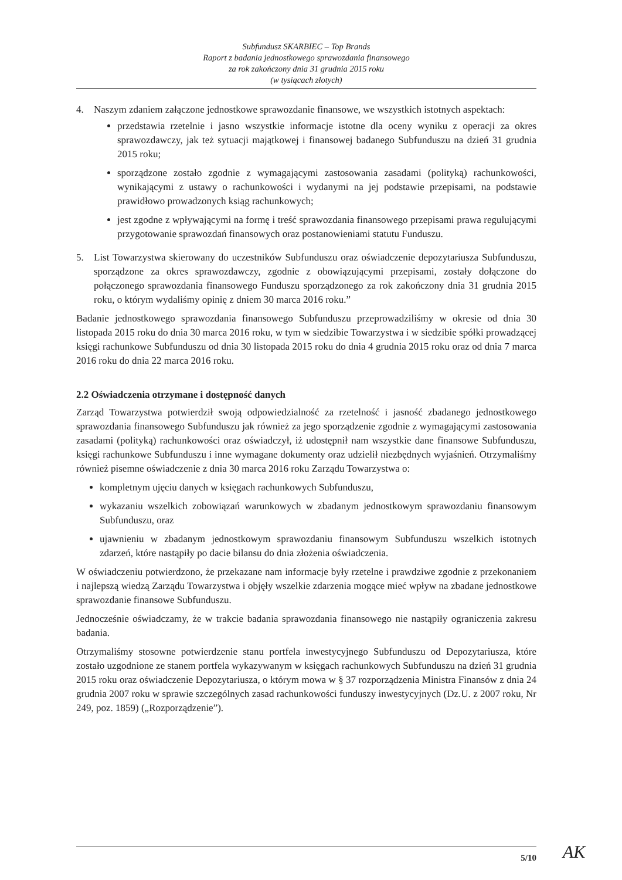Subfundusz SKARBIEC – Top Brands
Raport z badania jednostkowego sprawozdania finansowego
za rok zakończony dnia 31 grudnia 2015 roku
(w tysiącach złotych)
4. Naszym zdaniem załączone jednostkowe sprawozdanie finansowe, we wszystkich istotnych aspektach:
przedstawia rzetelnie i jasno wszystkie informacje istotne dla oceny wyniku z operacji za okres sprawozdawczy, jak też sytuacji majątkowej i finansowej badanego Subfunduszu na dzień 31 grudnia 2015 roku;
sporządzone zostało zgodnie z wymagającymi zastosowania zasadami (polityką) rachunkowości, wynikającymi z ustawy o rachunkowości i wydanymi na jej podstawie przepisami, na podstawie prawidłowo prowadzonych ksiąg rachunkowych;
jest zgodne z wpływającymi na formę i treść sprawozdania finansowego przepisami prawa regulującymi przygotowanie sprawozdań finansowych oraz postanowieniami statutu Funduszu.
5. List Towarzystwa skierowany do uczestników Subfunduszu oraz oświadczenie depozytariusza Subfunduszu, sporządzone za okres sprawozdawczy, zgodnie z obowiązującymi przepisami, zostały dołączone do połączonego sprawozdania finansowego Funduszu sporządzonego za rok zakończony dnia 31 grudnia 2015 roku, o którym wydaliśmy opinię z dniem 30 marca 2016 roku.”
Badanie jednostkowego sprawozdania finansowego Subfunduszu przeprowadziliśmy w okresie od dnia 30 listopada 2015 roku do dnia 30 marca 2016 roku, w tym w siedzibie Towarzystwa i w siedzibie spółki prowadzącej księgi rachunkowe Subfunduszu od dnia 30 listopada 2015 roku do dnia 4 grudnia 2015 roku oraz od dnia 7 marca 2016 roku do dnia 22 marca 2016 roku.
2.2 Oświadczenia otrzymane i dostępność danych
Zarząd Towarzystwa potwierdził swoją odpowiedzialność za rzetelność i jasność zbadanego jednostkowego sprawozdania finansowego Subfunduszu jak również za jego sporządzenie zgodnie z wymagającymi zastosowania zasadami (polityką) rachunkowości oraz oświadczył, iż udostępnił nam wszystkie dane finansowe Subfunduszu, księgi rachunkowe Subfunduszu i inne wymagane dokumenty oraz udzielił niezbędnych wyjaśnień. Otrzymaliśmy również pisemne oświadczenie z dnia 30 marca 2016 roku Zarządu Towarzystwa o:
kompletnym ujęciu danych w księgach rachunkowych Subfunduszu,
wykazaniu wszelkich zobowiązań warunkowych w zbadanym jednostkowym sprawozdaniu finansowym Subfunduszu, oraz
ujawnieniu w zbadanym jednostkowym sprawozdaniu finansowym Subfunduszu wszelkich istotnych zdarzeń, które nastąpiły po dacie bilansu do dnia złożenia oświadczenia.
W oświadczeniu potwierdzono, że przekazane nam informacje były rzetelne i prawdziwe zgodnie z przekonaniem i najlepszą wiedzą Zarządu Towarzystwa i objęły wszelkie zdarzenia mogące mieć wpływ na zbadane jednostkowe sprawozdanie finansowe Subfunduszu.
Jednocześnie oświadczamy, że w trakcie badania sprawozdania finansowego nie nastąpiły ograniczenia zakresu badania.
Otrzymaliśmy stosowne potwierdzenie stanu portfela inwestycyjnego Subfunduszu od Depozytariusza, które zostało uzgodnione ze stanem portfela wykazywanym w księgach rachunkowych Subfunduszu na dzień 31 grudnia 2015 roku oraz oświadczenie Depozytariusza, o którym mowa w § 37 rozporządzenia Ministra Finansów z dnia 24 grudnia 2007 roku w sprawie szczególnych zasad rachunkowości funduszy inwestycyjnych (Dz.U. z 2007 roku, Nr 249, poz. 1859) („Rozporządzenie”).
5/10 AK